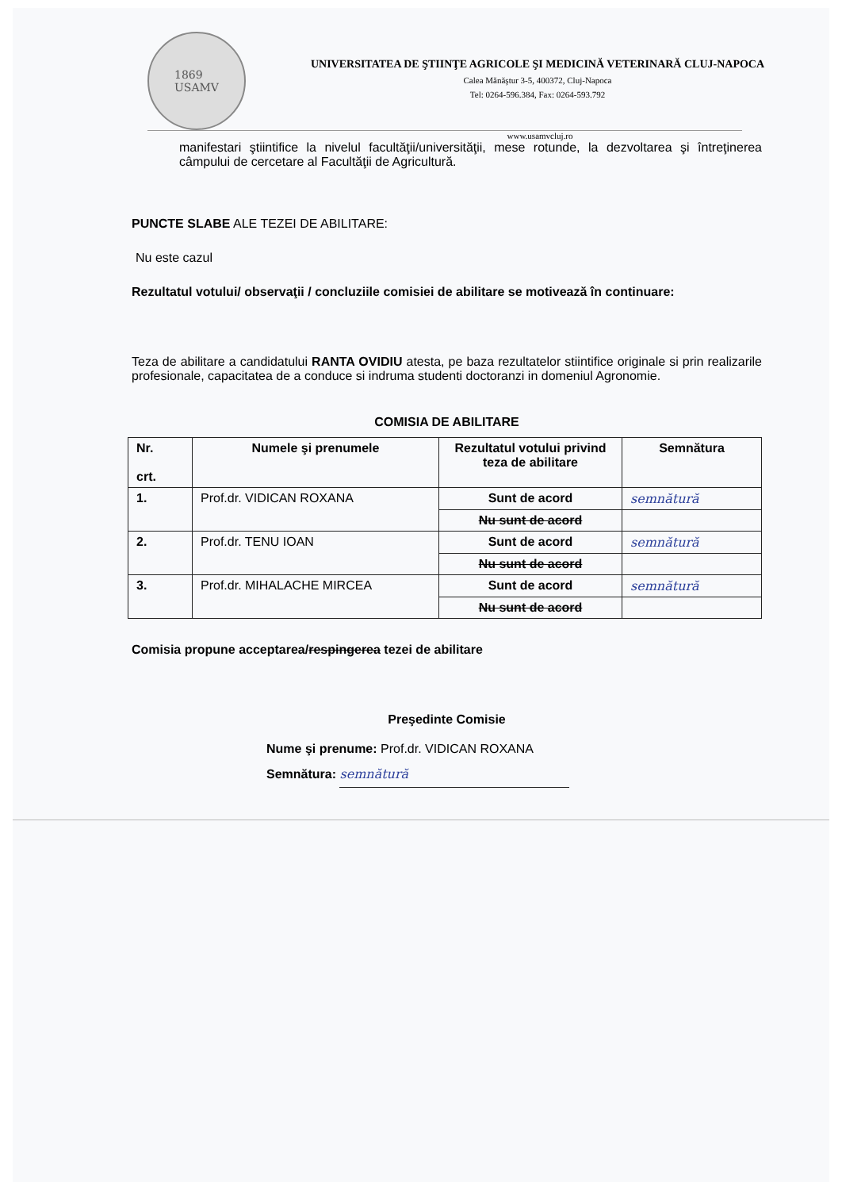1869
USAMV
UNIVERSITATEA DE ŞTIINŢE AGRICOLE ŞI MEDICINĂ VETERINARĂ CLUJ-NAPOCA
Calea Mănăştur 3-5, 400372, Cluj-Napoca
Tel: 0264-596.384, Fax: 0264-593.792
www.usamvcluj.ro
manifestari ştiintifice la nivelul facultăţii/universităţii, mese rotunde, la dezvoltarea şi întreţinerea câmpului de cercetare al Facultăţii de Agricultură.
PUNCTE SLABE ALE TEZEI DE ABILITARE:
Nu este cazul
Rezultatul votului/ observaţii / concluziile comisiei de abilitare se motivează în continuare:
Teza de abilitare a candidatului RANTA OVIDIU atesta, pe baza rezultatelor stiintifice originale si prin realizarile profesionale, capacitatea de a conduce si indruma studenti doctoranzi in domeniul Agronomie.
COMISIA DE ABILITARE
| Nr. crt. | Numele şi prenumele | Rezultatul votului privind teza de abilitare | Semnătura |
| --- | --- | --- | --- |
| 1. | Prof.dr. VIDICAN ROXANA | Sunt de acord | semnătură |
| | | Nu sunt de acord | |
| 2. | Prof.dr. TENU IOAN | Sunt de acord | semnătură |
| | | Nu sunt de acord | |
| 3. | Prof.dr. MIHALACHE MIRCEA | Sunt de acord | semnătură |
| | | Nu sunt de acord | |
Comisia propune acceptarea/respingerea tezei de abilitare
Preşedinte Comisie
Nume şi prenume: Prof.dr. VIDICAN ROXANA
Semnătura: semnătură